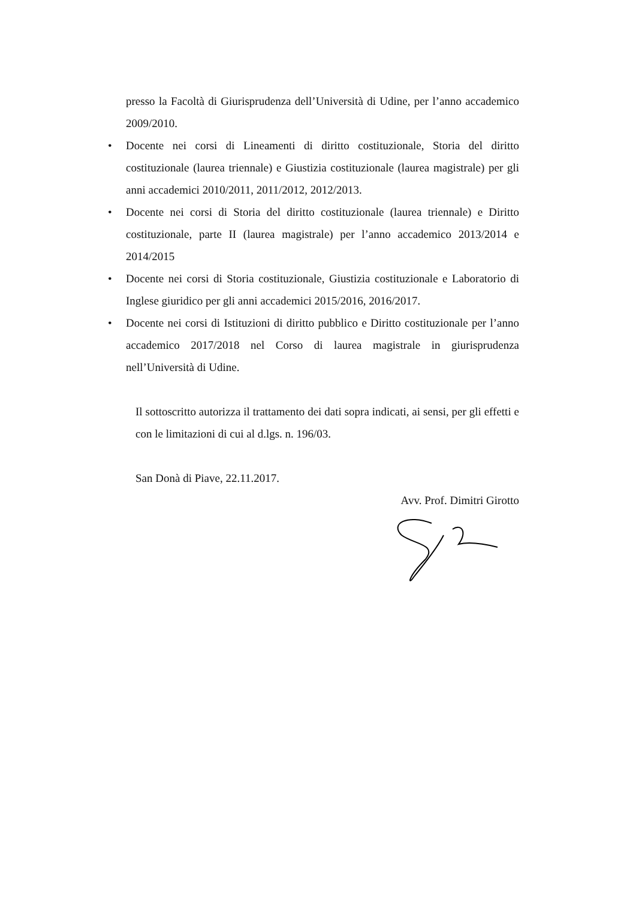presso la Facoltà di Giurisprudenza dell’Università di Udine, per l’anno accademico 2009/2010.
• Docente nei corsi di Lineamenti di diritto costituzionale, Storia del diritto costituzionale (laurea triennale) e Giustizia costituzionale (laurea magistrale) per gli anni accademici 2010/2011, 2011/2012, 2012/2013.
• Docente nei corsi di Storia del diritto costituzionale (laurea triennale) e Diritto costituzionale, parte II (laurea magistrale) per l’anno accademico 2013/2014 e 2014/2015
• Docente nei corsi di Storia costituzionale, Giustizia costituzionale e Laboratorio di Inglese giuridico per gli anni accademici 2015/2016, 2016/2017.
• Docente nei corsi di Istituzioni di diritto pubblico e Diritto costituzionale per l’anno accademico 2017/2018 nel Corso di laurea magistrale in giurisprudenza nell’Università di Udine.
Il sottoscritto autorizza il trattamento dei dati sopra indicati, ai sensi, per gli effetti e con le limitazioni di cui al d.lgs. n. 196/03.
San Donà di Piave, 22.11.2017.
Avv. Prof. Dimitri Girotto